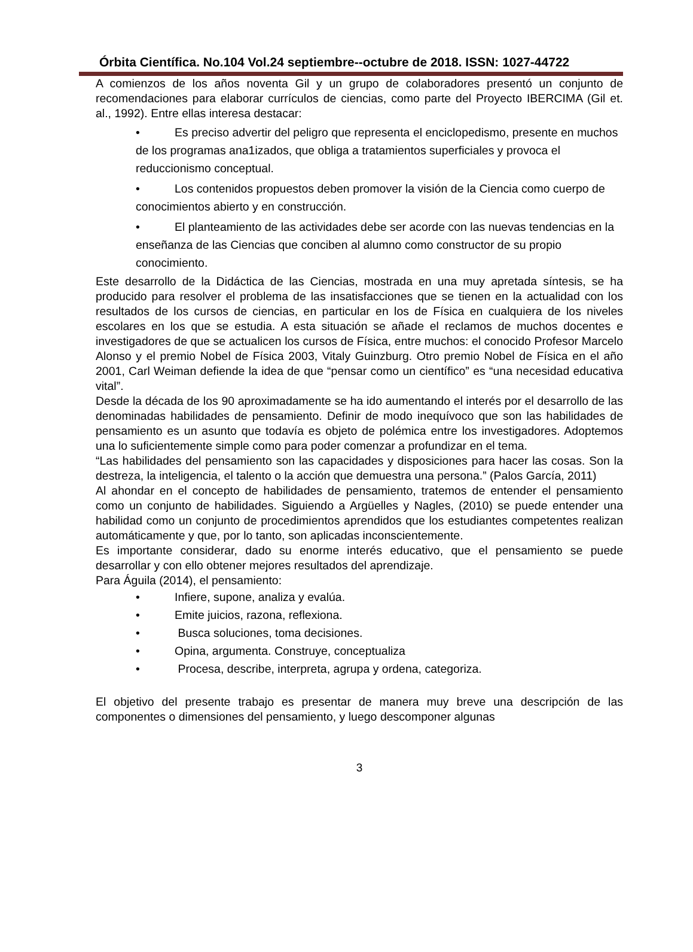Órbita Científica. No.104 Vol.24 septiembre--octubre de 2018. ISSN: 1027-44722
A comienzos de los años noventa Gil y un grupo de colaboradores presentó un conjunto de recomendaciones para elaborar currículos de ciencias, como parte del Proyecto IBERCIMA (Gil et. al., 1992). Entre ellas interesa destacar:
• Es preciso advertir del peligro que representa el enciclopedismo, presente en muchos de los programas ana1izados, que obliga a tratamientos superficiales y provoca el reduccionismo conceptual.
• Los contenidos propuestos deben promover la visión de la Ciencia como cuerpo de conocimientos abierto y en construcción.
• El planteamiento de las actividades debe ser acorde con las nuevas tendencias en la enseñanza de las Ciencias que conciben al alumno como constructor de su propio conocimiento.
Este desarrollo de la Didáctica de las Ciencias, mostrada en una muy apretada síntesis, se ha producido para resolver el problema de las insatisfacciones que se tienen en la actualidad con los resultados de los cursos de ciencias, en particular en los de Física en cualquiera de los niveles escolares en los que se estudia. A esta situación se añade el reclamos de muchos docentes e investigadores de que se actualicen los cursos de Física, entre muchos: el conocido Profesor Marcelo Alonso y el premio Nobel de Física 2003, Vitaly Guinzburg. Otro premio Nobel de Física en el año 2001, Carl Weiman defiende la idea de que “pensar como un científico” es “una necesidad educativa vital”.
Desde la década de los 90 aproximadamente se ha ido aumentando el interés por el desarrollo de las denominadas habilidades de pensamiento. Definir de modo inequívoco que son las habilidades de pensamiento es un asunto que todavía es objeto de polémica entre los investigadores. Adoptemos una lo suficientemente simple como para poder comenzar a profundizar en el tema.
“Las habilidades del pensamiento son las capacidades y disposiciones para hacer las cosas. Son la destreza, la inteligencia, el talento o la acción que demuestra una persona.” (Palos García, 2011)
Al ahondar en el concepto de habilidades de pensamiento, tratemos de entender el pensamiento como un conjunto de habilidades. Siguiendo a Argüelles y Nagles, (2010) se puede entender una habilidad como un conjunto de procedimientos aprendidos que los estudiantes competentes realizan automáticamente y que, por lo tanto, son aplicadas inconscientemente.
Es importante considerar, dado su enorme interés educativo, que el pensamiento se puede desarrollar y con ello obtener mejores resultados del aprendizaje.
Para Águila (2014), el pensamiento:
• Infiere, supone, analiza y evalúa.
• Emite juicios, razona, reflexiona.
• Busca soluciones, toma decisiones.
• Opina, argumenta. Construye, conceptualiza
• Procesa, describe, interpreta, agrupa y ordena, categoriza.
El objetivo del presente trabajo es presentar de manera muy breve una descripción de las componentes o dimensiones del pensamiento, y luego descomponer algunas
3